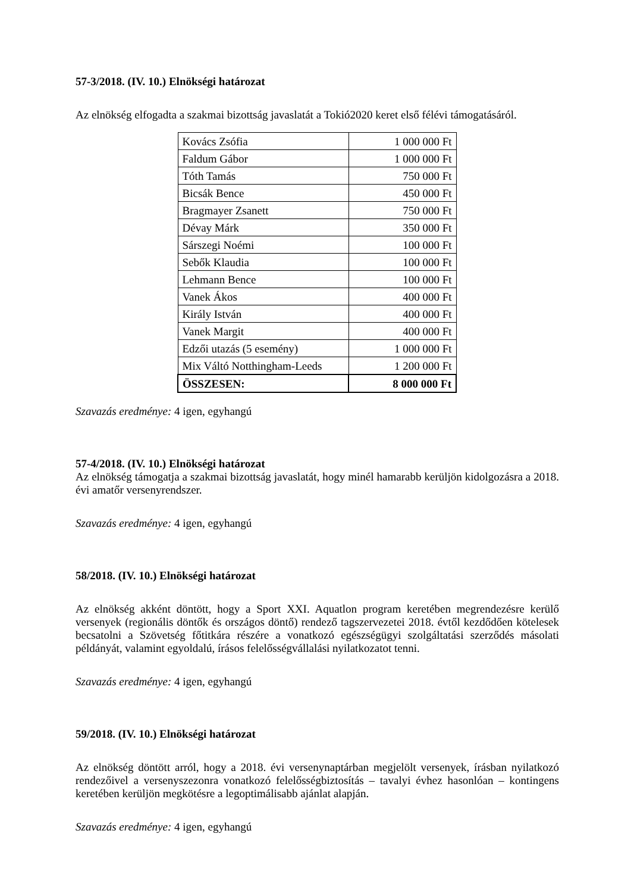57-3/2018. (IV. 10.) Elnökségi határozat
Az elnökség elfogadta a szakmai bizottság javaslatát a Tokió2020 keret első félévi támogatásáról.
| Kovács Zsófia | 1 000 000 Ft |
| Faldum Gábor | 1 000 000 Ft |
| Tóth Tamás | 750 000 Ft |
| Bicsák Bence | 450 000 Ft |
| Bragmayer Zsanett | 750 000 Ft |
| Dévay Márk | 350 000 Ft |
| Sárszegi Noémi | 100 000 Ft |
| Sebők Klaudia | 100 000 Ft |
| Lehmann Bence | 100 000 Ft |
| Vanek Ákos | 400 000 Ft |
| Király István | 400 000 Ft |
| Vanek Margit | 400 000 Ft |
| Edzői utazás (5 esemény) | 1 000 000 Ft |
| Mix Váltó Notthingham-Leeds | 1 200 000 Ft |
| ÖSSZESEN: | 8 000 000 Ft |
Szavazás eredménye: 4 igen, egyhangú
57-4/2018. (IV. 10.) Elnökségi határozat
Az elnökség támogatja a szakmai bizottság javaslatát, hogy minél hamarabb kerüljön kidolgozásra a 2018. évi amatőr versenyrendszer.
Szavazás eredménye: 4 igen, egyhangú
58/2018. (IV. 10.) Elnökségi határozat
Az elnökség akként döntött, hogy a Sport XXI. Aquatlon program keretében megrendezésre kerülő versenyek (regionális döntők és országos döntő) rendező tagszervezetei 2018. évtől kezdődően kötelesek becsatolni a Szövetség főtitkára részére a vonatkozó egészségügyi szolgáltatási szerződés másolati példányát, valamint egyoldalú, írásos felelősségvállalási nyilatkozatot tenni.
Szavazás eredménye: 4 igen, egyhangú
59/2018. (IV. 10.) Elnökségi határozat
Az elnökség döntött arról, hogy a 2018. évi versenynaptárban megjelölt versenyek, írásban nyilatkozó rendezőivel a versenyszezonra vonatkozó felelősségbiztosítás – tavalyi évhez hasonlóan – kontingens keretében kerüljön megkötésre a legoptimálisabb ajánlat alapján.
Szavazás eredménye: 4 igen, egyhangú